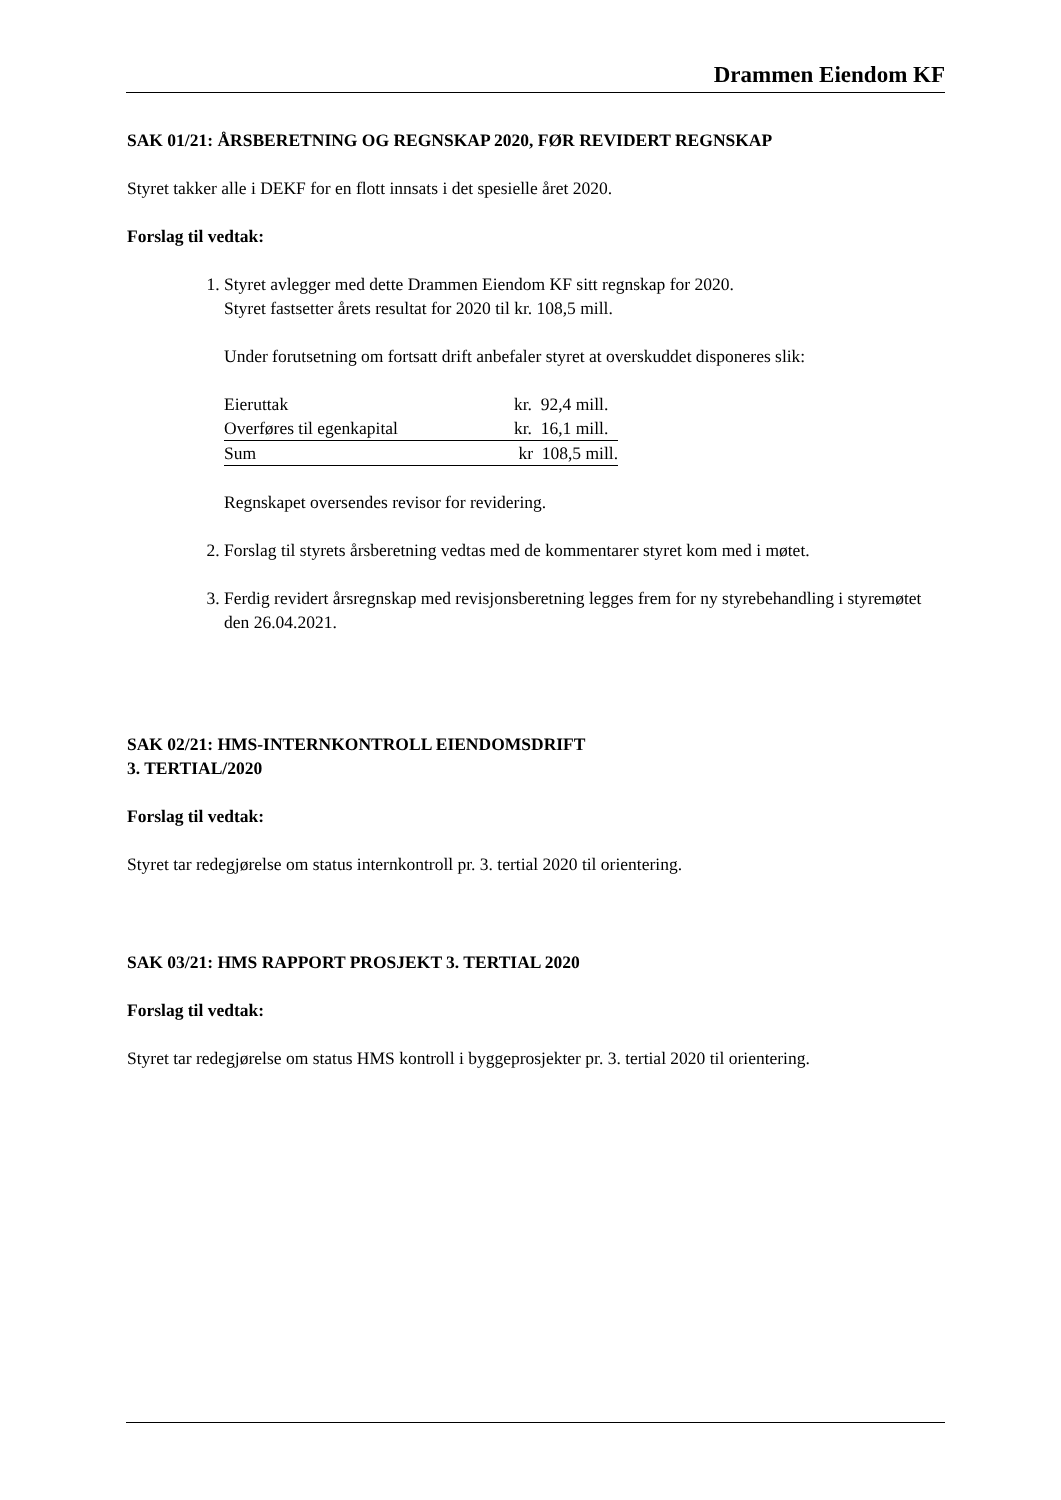Drammen Eiendom KF
SAK 01/21: ÅRSBERETNING OG REGNSKAP 2020, FØR REVIDERT REGNSKAP
Styret takker alle i DEKF for en flott innsats i det spesielle året 2020.
Forslag til vedtak:
1. Styret avlegger med dette Drammen Eiendom KF sitt regnskap for 2020.
Styret fastsetter årets resultat for 2020 til kr. 108,5 mill.
Under forutsetning om fortsatt drift anbefaler styret at overskuddet disponeres slik:
| Eieruttak | kr. 92,4 mill. |
| Overføres til egenkapital | kr. 16,1 mill. |
| Sum | kr 108,5 mill. |
Regnskapet oversendes revisor for revidering.
2. Forslag til styrets årsberetning vedtas med de kommentarer styret kom med i møtet.
3. Ferdig revidert årsregnskap med revisjonsberetning legges frem for ny styrebehandling i styremøtet den 26.04.2021.
SAK 02/21: HMS-INTERNKONTROLL EIENDOMSDRIFT
3. TERTIAL/2020
Forslag til vedtak:
Styret tar redegjørelse om status internkontroll pr. 3. tertial 2020 til orientering.
SAK 03/21: HMS RAPPORT PROSJEKT 3. TERTIAL 2020
Forslag til vedtak:
Styret tar redegjørelse om status HMS kontroll i byggeprosjekter pr. 3. tertial 2020 til orientering.